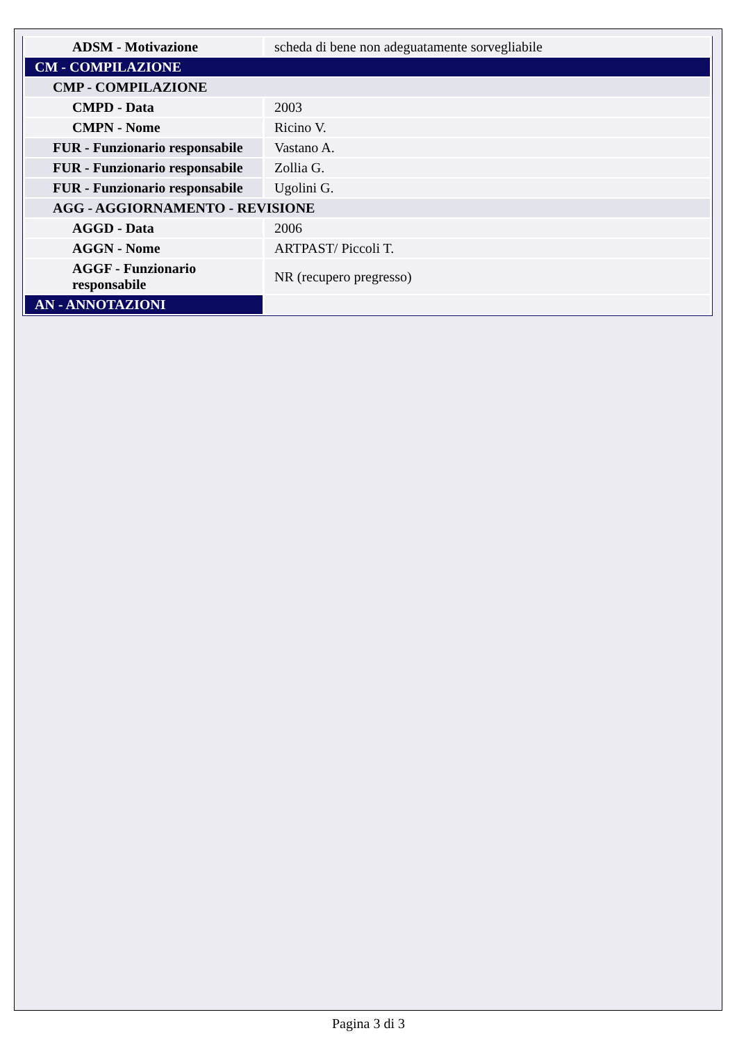| ADSM - Motivazione | scheda di bene non adeguatamente sorvegliabile |
| CM - COMPILAZIONE | |
| CMP - COMPILAZIONE | |
| CMPD - Data | 2003 |
| CMPN - Nome | Ricino V. |
| FUR - Funzionario responsabile | Vastano A. |
| FUR - Funzionario responsabile | Zollia G. |
| FUR - Funzionario responsabile | Ugolini G. |
| AGG - AGGIORNAMENTO - REVISIONE | |
| AGGD - Data | 2006 |
| AGGN - Nome | ARTPAST/ Piccoli T. |
| AGGF - Funzionario responsabile | NR (recupero pregresso) |
| AN - ANNOTAZIONI | |
Pagina 3 di 3